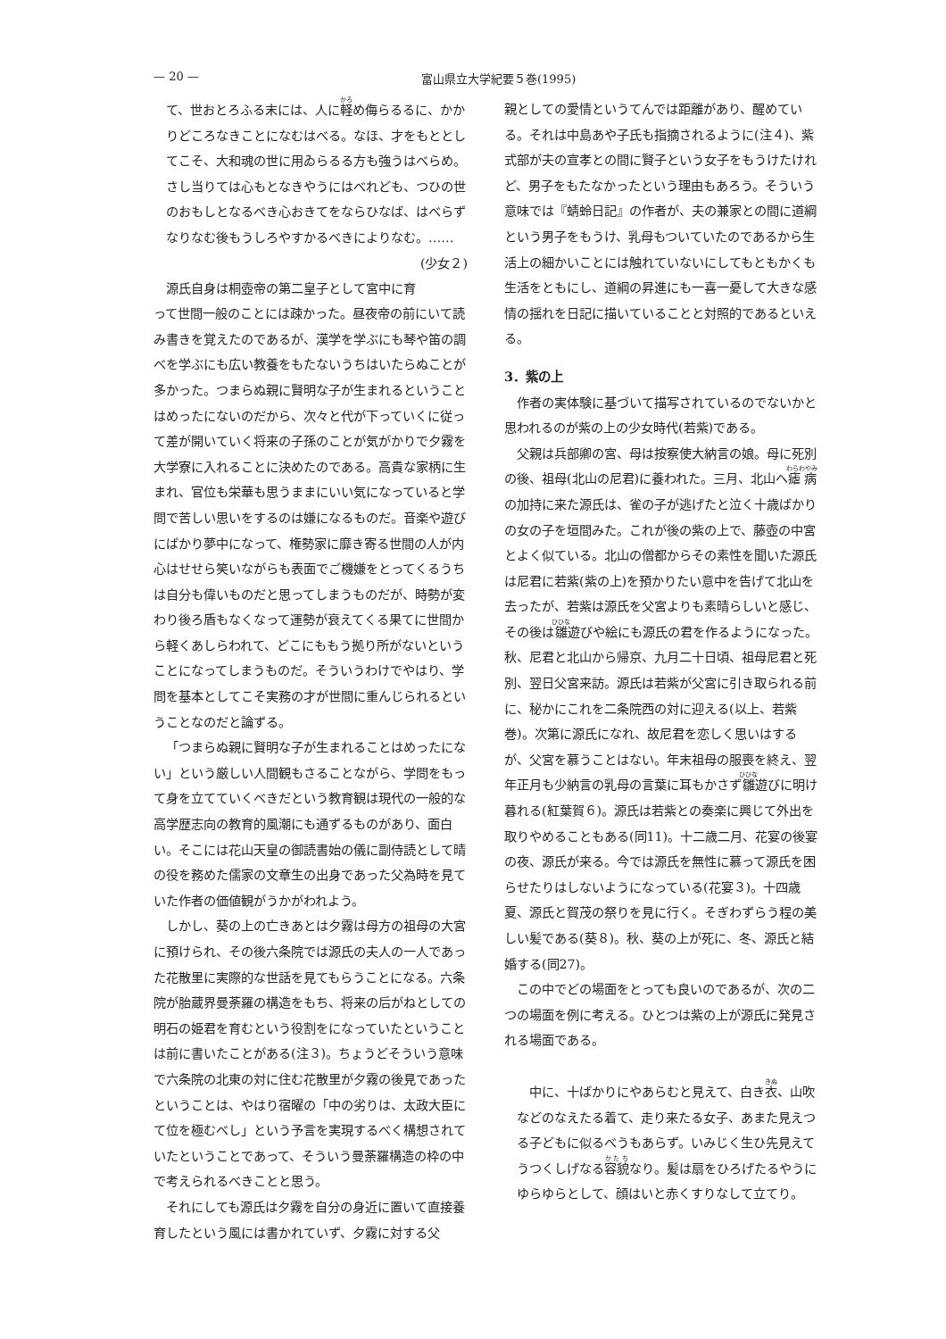— 20 — 富山県立大学紀要５巻(1995)
て、世おとろふる末には、人に軽め侮らるるに、かかりどころなきことになむはべる。なほ、才をもととしてこそ、大和魂の世に用ゐらるる方も強うはべらめ。さし当りては心もとなきやうにはべれども、つひの世のおもしとなるべき心おきてをならひなば、はべらずなりなむ後もうしろやすかるべきによりなむ。…… (少女２)
源氏自身は桐壺帝の第二皇子として宮中に育って世間一般のことには疎かった。昼夜帝の前にいて読み書きを覚えたのであるが、漢学を学ぶにも琴や笛の調べを学ぶにも広い教養をもたないうちはいたらぬことが多かった。つまらぬ親に賢明な子が生まれるということはめったにないのだから、次々と代が下っていくに従って差が開いていく将来の子孫のことが気がかりで夕霧を大学寮に入れることに決めたのである。高貴な家柄に生まれ、官位も栄華も思うままにいい気になっていると学問で苦しい思いをするのは嫌になるものだ。音楽や遊びにばかり夢中になって、権勢家に靡き寄る世間の人が内心はせせら笑いながらも表面でご機嫌をとってくるうちは自分も偉いものだと思ってしまうものだが、時勢が変わり後ろ盾もなくなって運勢が衰えてくる果てに世間から軽くあしらわれて、どこにももう拠り所がないということになってしまうものだ。そういうわけでやはり、学問を基本としてこそ実務の才が世間に重んじられるということなのだと論ずる。
「つまらぬ親に賢明な子が生まれることはめったにない」という厳しい人間観もさることながら、学問をもって身を立てていくべきだという教育観は現代の一般的な高学歴志向の教育的風潮にも通ずるものがあり、面白い。そこには花山天皇の御読書始の儀に副侍読として晴の役を務めた儒家の文章生の出身であった父為時を見ていた作者の価値観がうかがわれよう。
しかし、葵の上の亡きあとは夕霧は母方の祖母の大宮に預けられ、その後六条院では源氏の夫人の一人であった花散里に実際的な世話を見てもらうことになる。六条院が胎蔵界曼荼羅の構造をもち、将来の后がねとしての明石の姫君を育むという役割をになっていたということは前に書いたことがある(注３)。ちょうどそういう意味で六条院の北東の対に住む花散里が夕霧の後見であったということは、やはり宿曜の「中の劣りは、太政大臣にて位を極むべし」という予言を実現するべく構想されていたということであって、そういう曼荼羅構造の枠の中で考えられるべきことと思う。
それにしても源氏は夕霧を自分の身近に置いて直接養育したという風には書かれていず、夕霧に対する父
親としての愛情というてんでは距離があり、醒めている。それは中島あや子氏も指摘されるように(注４)、紫式部が夫の宣孝との間に賢子という女子をもうけたけれど、男子をもたなかったという理由もあろう。そういう意味では『蜻蛉日記』の作者が、夫の兼家との間に道綱という男子をもうけ、乳母もついていたのであるから生活上の細かいことには触れていないにしてもともかくも生活をともにし、道綱の昇進にも一喜一憂して大きな感情の揺れを日記に描いていることと対照的であるといえる。
3．紫の上
作者の実体験に基づいて描写されているのでないかと思われるのが紫の上の少女時代(若紫)である。
父親は兵部卿の宮、母は按察使大納言の娘。母に死別の後、祖母(北山の尼君)に養われた。三月、北山へ瘧病の加持に来た源氏は、雀の子が逃げたと泣く十歳ばかりの女の子を垣間みた。これが後の紫の上で、藤壺の中宮とよく似ている。北山の僧都からその素性を聞いた源氏は尼君に若紫(紫の上)を預かりたい意中を告げて北山を去ったが、若紫は源氏を父宮よりも素晴らしいと感じ、その後は雛遊びや絵にも源氏の君を作るようになった。秋、尼君と北山から帰京、九月二十日頃、祖母尼君と死別、翌日父宮来訪。源氏は若紫が父宮に引き取られる前に、秘かにこれを二条院西の対に迎える(以上、若紫巻)。次第に源氏になれ、故尼君を恋しく思いはするが、父宮を慕うことはない。年末祖母の服喪を終え、翌年正月も少納言の乳母の言葉に耳もかさず雛遊びに明け暮れる(紅葉賀６)。源氏は若紫との奏楽に興じて外出を取りやめることもある(同11)。十二歳二月、花宴の後宴の夜、源氏が来る。今では源氏を無性に慕って源氏を困らせたりはしないようになっている(花宴３)。十四歳夏、源氏と賀茂の祭りを見に行く。そぎわずらう程の美しい髪である(葵８)。秋、葵の上が死に、冬、源氏と結婚する(同27)。
この中でどの場面をとっても良いのであるが、次の二つの場面を例に考える。ひとつは紫の上が源氏に発見される場面である。
中に、十ばかりにやあらむと見えて、白き衣、山吹などのなえたる着て、走り来たる女子、あまた見えつる子どもに似るべうもあらず。いみじく生ひ先見えてうつくしげなる容貌なり。髪は扇をひろげたるやうにゆらゆらとして、顔はいと赤くすりなして立てり。